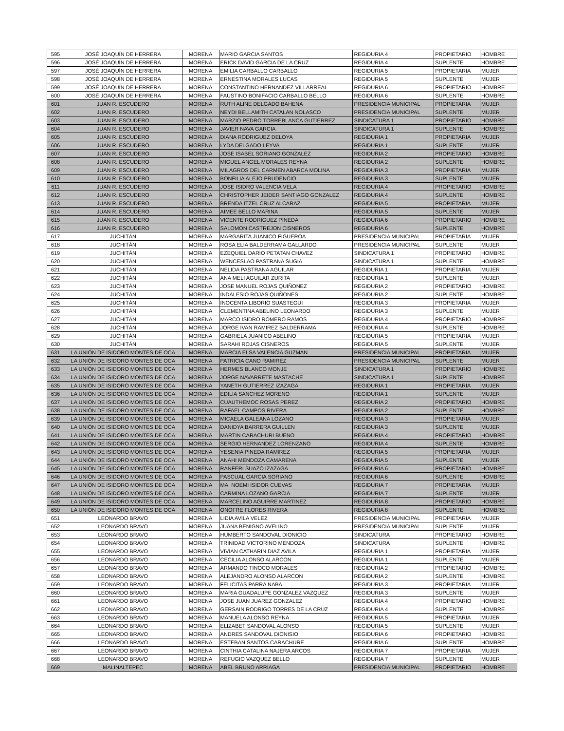| 595 | JOSÉ JOAQUÍN DE HERRERA | MORENA | MARIO GARCIA SANTOS | REGIDURIA 4 | PROPIETARIO | HOMBRE |
| 596 | JOSÉ JOAQUÍN DE HERRERA | MORENA | ERICK DAVID GARCIA DE LA CRUZ | REGIDURIA 4 | SUPLENTE | HOMBRE |
| 597 | JOSÉ JOAQUÍN DE HERRERA | MORENA | EMILIA CARBALLO CARBALLO | REGIDURIA 5 | PROPIETARIA | MUJER |
| 598 | JOSÉ JOAQUÍN DE HERRERA | MORENA | ERNESTINA MORALES LUCAS | REGIDURIA 5 | SUPLENTE | MUJER |
| 599 | JOSÉ JOAQUÍN DE HERRERA | MORENA | CONSTANTINO HERNANDEZ VILLARREAL | REGIDURIA 6 | PROPIETARIO | HOMBRE |
| 600 | JOSÉ JOAQUÍN DE HERRERA | MORENA | FAUSTINO BONIFACIO CARBALLO BELLO | REGIDURIA 6 | SUPLENTE | HOMBRE |
| 601 | JUAN R. ESCUDERO | MORENA | RUTH ALINE DELGADO BAHENA | PRESIDENCIA MUNICIPAL | PROPIETARIA | MUJER |
| 602 | JUAN R. ESCUDERO | MORENA | NEYDI BELLAMITH CATALAN NOLASCO | PRESIDENCIA MUNICIPAL | SUPLENTE | MUJER |
| 603 | JUAN R. ESCUDERO | MORENA | MARZIO PEDRO TORREBLANCA GUTIERREZ | SINDICATURA 1 | PROPIETARIO | HOMBRE |
| 604 | JUAN R. ESCUDERO | MORENA | JAVIER NAVA GARCIA | SINDICATURA 1 | SUPLENTE | HOMBRE |
| 605 | JUAN R. ESCUDERO | MORENA | DIANA RODRIGUEZ DELOYA | REGIDURIA 1 | PROPIETARIA | MUJER |
| 606 | JUAN R. ESCUDERO | MORENA | LYDA DELGADO LEYVA | REGIDURIA 1 | SUPLENTE | MUJER |
| 607 | JUAN R. ESCUDERO | MORENA | JOSE ISABEL SORIANO GONZALEZ | REGIDURIA 2 | PROPIETARIO | HOMBRE |
| 608 | JUAN R. ESCUDERO | MORENA | MIGUEL ANGEL MORALES REYNA | REGIDURIA 2 | SUPLENTE | HOMBRE |
| 609 | JUAN R. ESCUDERO | MORENA | MILAGROS DEL CARMEN ABARCA MOLINA | REGIDURIA 3 | PROPIETARIA | MUJER |
| 610 | JUAN R. ESCUDERO | MORENA | BONFILIA ALEJO PRUDENCIO | REGIDURIA 3 | SUPLENTE | MUJER |
| 611 | JUAN R. ESCUDERO | MORENA | JOSE ISIDRO VALENCIA VELA | REGIDURIA 4 | PROPIETARIO | HOMBRE |
| 612 | JUAN R. ESCUDERO | MORENA | CHRISTOPHER JEIDER SANTIAGO GONZALEZ | REGIDURIA 4 | SUPLENTE | HOMBRE |
| 613 | JUAN R. ESCUDERO | MORENA | BRENDA ITZEL CRUZ ALCARAZ | REGIDURIA 5 | PROPIETARIA | MUJER |
| 614 | JUAN R. ESCUDERO | MORENA | AIMEE BELLO MARINA | REGIDURIA 5 | SUPLENTE | MUJER |
| 615 | JUAN R. ESCUDERO | MORENA | VICENTE RODRIGUEZ PINEDA | REGIDURIA 6 | PROPIETARIO | HOMBRE |
| 616 | JUAN R. ESCUDERO | MORENA | SALOMON CASTREJON CISNEROS | REGIDURIA 6 | SUPLENTE | HOMBRE |
| 617 | JUCHITÁN | MORENA | MARGARITA JUANICO FIGUEROA | PRESIDENCIA MUNICIPAL | PROPIETARIA | MUJER |
| 618 | JUCHITÁN | MORENA | ROSA ELIA BALDERRAMA GALLARDO | PRESIDENCIA MUNICIPAL | SUPLENTE | MUJER |
| 619 | JUCHITÁN | MORENA | EZEQUIEL DARIO PETATAN CHAVEZ | SINDICATURA 1 | PROPIETARIO | HOMBRE |
| 620 | JUCHITÁN | MORENA | WENCESLAO PASTRANA SUGIA | SINDICATURA 1 | SUPLENTE | HOMBRE |
| 621 | JUCHITÁN | MORENA | NELIDA PASTRANA AGUILAR | REGIDURIA 1 | PROPIETARIA | MUJER |
| 622 | JUCHITÁN | MORENA | ANA MELI AGUILAR ZURITA | REGIDURIA 1 | SUPLENTE | MUJER |
| 623 | JUCHITÁN | MORENA | JOSE MANUEL ROJAS QUIÑONEZ | REGIDURIA 2 | PROPIETARIO | HOMBRE |
| 624 | JUCHITÁN | MORENA | INDALESIO ROJAS QUIÑONES | REGIDURIA 2 | SUPLENTE | HOMBRE |
| 625 | JUCHITÁN | MORENA | INOCENTA LIBORIO SUASTEGUI | REGIDURIA 3 | PROPIETARIA | MUJER |
| 626 | JUCHITÁN | MORENA | CLEMENTINA ABELINO LEONARDO | REGIDURIA 3 | SUPLENTE | MUJER |
| 627 | JUCHITÁN | MORENA | MARCO ISIDRO ROMERO RAMOS | REGIDURIA 4 | PROPIETARIO | HOMBRE |
| 628 | JUCHITÁN | MORENA | JORGE IVAN RAMIREZ BALDERRAMA | REGIDURIA 4 | SUPLENTE | HOMBRE |
| 629 | JUCHITÁN | MORENA | GABRIELA JUANICO ABELINO | REGIDURIA 5 | PROPIETARIA | MUJER |
| 630 | JUCHITÁN | MORENA | SARAHI ROJAS CISNEROS | REGIDURIA 5 | SUPLENTE | MUJER |
| 631 | LA UNIÓN DE ISIDORO MONTES DE OCA | MORENA | MARCIA ELSA VALENCIA GUZMAN | PRESIDENCIA MUNICIPAL | PROPIETARIA | MUJER |
| 632 | LA UNIÓN DE ISIDORO MONTES DE OCA | MORENA | PATRICIA CANO RAMIREZ | PRESIDENCIA MUNICIPAL | SUPLENTE | MUJER |
| 633 | LA UNIÓN DE ISIDORO MONTES DE OCA | MORENA | HERMES BLANCO MONJE | SINDICATURA 1 | PROPIETARIO | HOMBRE |
| 634 | LA UNIÓN DE ISIDORO MONTES DE OCA | MORENA | JORGE NAVARRETE MASTACHE | SINDICATURA 1 | SUPLENTE | HOMBRE |
| 635 | LA UNIÓN DE ISIDORO MONTES DE OCA | MORENA | YANETH GUTIERREZ IZAZAGA | REGIDURIA 1 | PROPIETARIA | MUJER |
| 636 | LA UNIÓN DE ISIDORO MONTES DE OCA | MORENA | EDILIA SANCHEZ MORENO | REGIDURIA 1 | SUPLENTE | MUJER |
| 637 | LA UNIÓN DE ISIDORO MONTES DE OCA | MORENA | CUAUTHEMOC ROSAS PEREZ | REGIDURIA 2 | PROPIETARIO | HOMBRE |
| 638 | LA UNIÓN DE ISIDORO MONTES DE OCA | MORENA | RAFAEL CAMPOS RIVERA | REGIDURIA 2 | SUPLENTE | HOMBRE |
| 639 | LA UNIÓN DE ISIDORO MONTES DE OCA | MORENA | MICAELA GALEANA LOZANO | REGIDURIA 3 | PROPIETARIA | MUJER |
| 640 | LA UNIÓN DE ISIDORO MONTES DE OCA | MORENA | DANIDYA BARRERA GUILLEN | REGIDURIA 3 | SUPLENTE | MUJER |
| 641 | LA UNIÓN DE ISIDORO MONTES DE OCA | MORENA | MARTIN CARACHURI BUENO | REGIDURIA 4 | PROPIETARIO | HOMBRE |
| 642 | LA UNIÓN DE ISIDORO MONTES DE OCA | MORENA | SERGIO HERNANDEZ LORENZANO | REGIDURIA 4 | SUPLENTE | HOMBRE |
| 643 | LA UNIÓN DE ISIDORO MONTES DE OCA | MORENA | YESENIA PINEDA RAMIREZ | REGIDURIA 5 | PROPIETARIA | MUJER |
| 644 | LA UNIÓN DE ISIDORO MONTES DE OCA | MORENA | ANAHI MENDOZA CAMARENA | REGIDURIA 5 | SUPLENTE | MUJER |
| 645 | LA UNIÓN DE ISIDORO MONTES DE OCA | MORENA | RANFERI SUAZO IZAZAGA | REGIDURIA 6 | PROPIETARIO | HOMBRE |
| 646 | LA UNIÓN DE ISIDORO MONTES DE OCA | MORENA | PASCUAL GARCIA SORIANO | REGIDURIA 6 | SUPLENTE | HOMBRE |
| 647 | LA UNIÓN DE ISIDORO MONTES DE OCA | MORENA | MA. NOEMI ISIDOR CUEVAS | REGIDURIA 7 | PROPIETARIA | MUJER |
| 648 | LA UNIÓN DE ISIDORO MONTES DE OCA | MORENA | CARMINA LOZANO GARCIA | REGIDURIA 7 | SUPLENTE | MUJER |
| 649 | LA UNIÓN DE ISIDORO MONTES DE OCA | MORENA | MARCELINO AGUIRRE MARTINEZ | REGIDURIA 8 | PROPIETARIO | HOMBRE |
| 650 | LA UNIÓN DE ISIDORO MONTES DE OCA | MORENA | ONOFRE FLORES RIVERA | REGIDURIA 8 | SUPLENTE | HOMBRE |
| 651 | LEONARDO BRAVO | MORENA | LIDIA AVILA VELEZ | PRESIDENCIA MUNICIPAL | PROPIETARIA | MUJER |
| 652 | LEONARDO BRAVO | MORENA | JUANA BENIGNO AVELINO | PRESIDENCIA MUNICIPAL | SUPLENTE | MUJER |
| 653 | LEONARDO BRAVO | MORENA | HUMBERTO SANDOVAL DIONICIO | SINDICATURA | PROPIETARIO | HOMBRE |
| 654 | LEONARDO BRAVO | MORENA | TRINIDAD VICTORINO MENDOZA | SINDICATURA | SUPLENTE | HOMBRE |
| 655 | LEONARDO BRAVO | MORENA | VIVIAN CATHARIN DIAZ AVILA | REGIDURIA 1 | PROPIETARIA | MUJER |
| 656 | LEONARDO BRAVO | MORENA | CECILIA ALONSO ALARCON | REGIDURIA 1 | SUPLENTE | MUJER |
| 657 | LEONARDO BRAVO | MORENA | ARMANDO TINOCO MORALES | REGIDURIA 2 | PROPIETARIO | HOMBRE |
| 658 | LEONARDO BRAVO | MORENA | ALEJANDRO ALONSO ALARCON | REGIDURIA 2 | SUPLENTE | HOMBRE |
| 659 | LEONARDO BRAVO | MORENA | FELICITAS PARRA NABA | REGIDURIA 3 | PROPIETARIA | MUJER |
| 660 | LEONARDO BRAVO | MORENA | MARIA GUADALUPE GONZALEZ VAZQUEZ | REGIDURIA 3 | SUPLENTE | MUJER |
| 661 | LEONARDO BRAVO | MORENA | JOSE JUAN JUAREZ GONZALEZ | REGIDURIA 4 | PROPIETARIO | HOMBRE |
| 662 | LEONARDO BRAVO | MORENA | GERSAIN RODRIGO TORRES DE LA CRUZ | REGIDURIA 4 | SUPLENTE | HOMBRE |
| 663 | LEONARDO BRAVO | MORENA | MANUELA ALONSO REYNA | REGIDURIA 5 | PROPIETARIA | MUJER |
| 664 | LEONARDO BRAVO | MORENA | ELIZABET SANDOVAL ALONSO | REGIDURIA 5 | SUPLENTE | MUJER |
| 665 | LEONARDO BRAVO | MORENA | ANDRES SANDOVAL DIONISIO | REGIDURIA 6 | PROPIETARIO | HOMBRE |
| 666 | LEONARDO BRAVO | MORENA | ESTEBAN SANTOS CARACHURE | REGIDURIA 6 | SUPLENTE | HOMBRE |
| 667 | LEONARDO BRAVO | MORENA | CINTHIA CATALINA NAJERA ARCOS | REGIDURIA 7 | PROPIETARIA | MUJER |
| 668 | LEONARDO BRAVO | MORENA | REFUGIO VAZQUEZ BELLO | REGIDURIA 7 | SUPLENTE | MUJER |
| 669 | MALINALTEPEC | MORENA | ABEL BRUNO ARRIAGA | PRESIDENCIA MUNICIPAL | PROPIETARIO | HOMBRE |